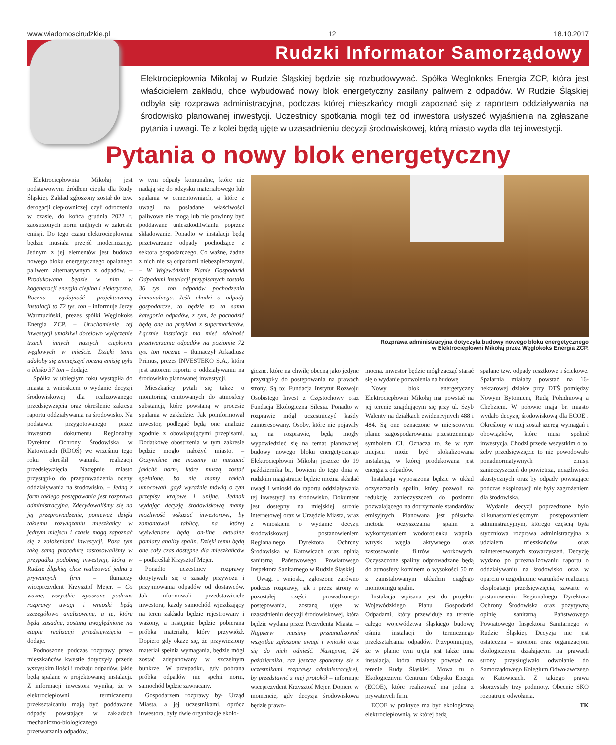www.wiadomoscirudzkie.pl 12 18.10.2017
Rudzki Informator Samorządowy
Elektrociepłownia Mikołaj w Rudzie Śląskiej będzie się rozbudowywać. Spółka Weglokoks Energia ZCP, która jest właścicielem zakładu, chce wybudować nowy blok energetyczny zasilany paliwem z odpadów. W Rudzie Śląskiej odbyła się rozprawa administracyjna, podczas której mieszkańcy mogli zapoznać się z raportem oddziaływania na środowisko planowanej inwestycji. Uczestnicy spotkania mogli też od inwestora usłyszeć wyjaśnienia na zgłaszane pytania i uwagi. Te z kolei będą ujęte w uzasadnieniu decyzji środowiskowej, którą miasto wyda dla tej inwestycji.
Pytania o nowy blok energetyczny
Elektrociepłownia Mikołaj jest podstawowym źródłem ciepła dla Rudy Śląskiej. Zakład zgłoszony został do tzw. derogacji ciepłowniczej, czyli odroczenia w czasie, do końca grudnia 2022 r. zaostrzonych norm unijnych w zakresie emisji. Do tego czasu elektrociepłownia będzie musiała przejść modernizację. Jednym z jej elementów jest budowa nowego bloku energetycznego opalanego paliwem alternatywnym z odpadów. – Produkowana będzie w nim w kogeneracji energia cieplna i elektryczna. Roczna wydajność projektowanej instalacji to 72 tys. ton – informuje Jerzy Warmuziński, prezes spółki Węglokoks Energia ZCP. – Uruchomienie tej inwestycji umożliwi docelowo wyłączenie trzech innych naszych ciepłowni węglowych w mieście. Dzięki temu udałoby się zmniejszyć roczną emisję pyłu o blisko 37 ton – dodaje.
Spółka w ubiegłym roku wystąpiła do miasta z wnioskiem o wydanie decyzji środowiskowej dla realizowanego przedsięwzięcia oraz określenie zakresu raportu oddziaływania na środowisko. Na podstawie przygotowanego przez inwestora dokumentu Regionalny Dyrektor Ochrony Środowiska w Katowicach (RDOŚ) we wrześniu tego roku określił warunki realizacji przedsięwzięcia. Następnie miasto przystąpiło do przeprowadzenia oceny oddziaływania na środowisko. – Jedną z form takiego postępowania jest rozprawa administracyjna. Zdecydowaliśmy się na jej przeprowadzenie, ponieważ dzięki takiemu rozwiązaniu mieszkańcy w jednym miejscu i czasie mogą zapoznać się z założeniami inwestycji. Poza tym taką samą procedurę zastosowaliśmy w przypadku podobnej inwestycji, którą w Rudzie Śląskiej chce realizować jedna z prywatnych firm – tłumaczy wiceprezydent Krzysztof Mejer. – Co ważne, wszystkie zgłoszone podczas rozprawy uwagi i wnioski będą szczegółowo analizowane, a te, które będą zasadne, zostaną uwzględnione na etapie realizacji przedsięwzięcia – dodaje.
Podnoszone podczas rozprawy przez mieszkańców kwestie dotyczyły przede wszystkim ilości i rodzaju odpadów, jakie będą spalane w projektowanej instalacji. Z informacji inwestora wynika, że w elektrociepłowni termicznemu przekształcaniu mają być poddawane odpady powstające w zakładach mechaniczno-biologicznego przetwarzania odpadów,
w tym odpady komunalne, które nie nadają się do odzysku materiałowego lub spalania w cementowniach, a które z uwagi na posiadane właściwości paliwowe nie mogą lub nie powinny być poddawane unieszkodliwianiu poprzez składowanie. Ponadto w instalacji będą przetwarzane odpady pochodzące z sektora gospodarczego. Co ważne, żadne z nich nie są odpadami niebezpiecznymi. – W Wojewódzkim Planie Gospodarki Odpadami instalacji przypisanych zostało 36 tys. ton odpadów pochodzenia komunalnego. Jeśli chodzi o odpady gospodarcze, to będzie to ta sama kategoria odpadów, z tym, że pochodzić będą one na przykład z supermarketów. Łącznie instalacja ma mieć zdolność przetwarzania odpadów na poziomie 72 tys. ton rocznie – tłumaczył Arkadiusz Primus, prezes INVESTEKO S.A., która jest autorem raportu o oddziaływaniu na środowisko planowanej inwestycji.
Mieszkańcy pytali się także o monitoring emitowanych do atmosfery substancji, które powstaną w procesie spalania w zakładzie. Jak poinformował inwestor, podlegać będą one analizie zgodnie z obowiązującymi przepisami. Dodatkowe obostrzenia w tym zakresie będzie mogło nałożyć miasto. – Oczywiście nie możemy tu narzucić jakichś norm, które muszą zostać spełnione, bo nie mamy takich umocowań, gdyż wyraźnie mówią o tym przepisy krajowe i unijne. Jednak wydając decyzję środowiskową mamy możliwość wskazać inwestorowi, by zamontował tablicę, na której wyświetlane będą on-line aktualne pomiary analizy spalin. Dzięki temu będą one cały czas dostępne dla mieszkańców – podkreślał Krzysztof Mejer.
Ponadto uczestnicy rozprawy dopytywali się o zasady przywozu i przyjmowania odpadów od dostawców. Jak informowali przedstawiciele inwestora, każdy samochód wjeżdżający na teren zakładu będzie rejestrowany i ważony, a następnie będzie pobierana próbka materiału, który przywiózł. Dopiero gdy okaże się, że przywieziony materiał spełnia wymagania, będzie mógł zostać zdeponowany w szczelnym bunkrze. W przypadku, gdy pobrana próbka odpadów nie spełni norm, samochód będzie zawracany.
Gospodarzem rozprawy był Urząd Miasta, a jej uczestnikami, oprócz inwestora, były dwie organizacje ekolo-
Rozprawa administracyjna dotyczyła budowy nowego bloku energetycznego
w Elektrociepłowni Mikołaj przez Węglokoks Energia ZCP.
giczne, które na chwilę obecną jako jedyne przystąpiły do postępowania na prawach strony. Są to: Fundacja Instytut Rozwoju Osobistego Invest z Częstochowy oraz Fundacja Ekologiczna Silesia. Ponadto w rozprawie mógł uczestniczyć każdy zainteresowany. Osoby, które nie pojawiły się na rozprawie, będą mogły wypowiedzieć się na temat planowanej budowy nowego bloku energetycznego Elektrociepłowni Mikołaj jeszcze do 19 października br., bowiem do tego dnia w rudzkim magistracie będzie można składać uwagi i wnioski do raportu oddziaływania tej inwestycji na środowisko. Dokument jest dostępny na miejskiej stronie internetowej oraz w Urzędzie Miasta, wraz z wnioskiem o wydanie decyzji środowiskowej, postanowieniem Regionalnego Dyrektora Ochrony Środowiska w Katowicach oraz opinią sanitarną Państwowego Powiatowego Inspektora Sanitarnego w Rudzie Śląskiej.
Uwagi i wnioski, zgłoszone zarówno podczas rozprawy, jak i przez strony w pozostałej części prowadzonego postępowania, zostaną ujęte w uzasadnieniu decyzji środowiskowej, która będzie wydana przez Prezydenta Miasta. – Najpierw musimy przeanalizować wszystkie zgłoszone uwagi i wnioski oraz się do nich odnieść. Następnie, 24 października, raz jeszcze spotkamy się z uczestnikami rozprawy administracyjnej, by przedstawić z niej protokół – informuje wiceprezydent Krzysztof Mejer. Dopiero w momencie, gdy decyzja środowiskowa będzie prawo-
mocna, inwestor będzie mógł zacząć starać się o wydanie pozwolenia na budowę.
Nowy blok energetyczny Elektrociepłowni Mikołaj ma powstać na jej terenie znajdującym się przy ul. Szyb Walenty na działkach ewidencyjnych 488 i 484. Są one oznaczone w miejscowym planie zagospodarowania przestrzennego symbolem C1. Oznacza to, że w tym miejscu może być zlokalizowana instalacja, w której produkowana jest energia z odpadów.
Instalacja wyposażona będzie w układ oczyszczania spalin, który pozwoli na redukcję zanieczyszczeń do poziomu pozwalającego na dotrzymanie standardów emisyjnych. Planowana jest półsucha metoda oczyszczania spalin z wykorzystaniem wodorotlenku wapnia, wtrysk węgla aktywnego oraz zastosowanie filtrów workowych. Oczyszczone spaliny odprowadzane będą do atmosfery kominem o wysokości 50 m z zainstalowanym układem ciągłego monitoringu spalin.
Instalacja wpisana jest do projektu Wojewódzkiego Planu Gospodarki Odpadami, który przewiduje na terenie całego województwa śląskiego budowę ośmiu instalacji do termicznego przekształcania odpadów. Przypomnijmy, że w planie tym ujęta jest także inna instalacja, która miałaby powstać na terenie Rudy Śląskiej. Mowa tu o Ekologicznym Centrum Odzysku Energii (ECOE), które realizować ma jedna z prywatnych firm.
ECOE w praktyce ma być ekologiczną elektrociepłownią, w której będą
spalane tzw. odpady resztkowe i ściekowe. Spalarnia miałaby powstać na 16-hektarowej działce przy DTŚ pomiędzy Nowym Bytomiem, Rudą Południową a Chebziem. W połowie maja br. miasto wydało decyzję środowiskową dla ECOE . Określony w niej został szereg wymagań i obowiązków, które musi spełnić inwestycja. Chodzi przede wszystkim o to, żeby przedsięwzięcie to nie powodowało ponadnormatywnych emisji zanieczyszczeń do powietrza, uciążliwości akustycznych oraz by odpady powstające podczas eksploatacji nie były zagrożeniem dla środowiska.
Wydanie decyzji poprzedzone było kilkunastomiesięcznym postępowaniem administracyjnym, którego częścią była styczniowa rozprawa administracyjna z udziałem mieszkańców oraz zainteresowanych stowarzyszeń. Decyzję wydano po przeanalizowaniu raportu o oddziaływaniu na środowisko oraz w oparciu o uzgodnienie warunków realizacji eksploatacji przedsięwzięcia, zawarte w postanowieniu Regionalnego Dyrektora Ochrony Środowiska oraz pozytywną opinię sanitarną Państwowego Powiatowego Inspektora Sanitarnego w Rudzie Śląskiej. Decyzja nie jest ostateczna – stronom oraz organizacjom ekologicznym działającym na prawach strony przysługiwało odwołanie do Samorządowego Kolegium Odwoławczego w Katowicach. Z takiego prawa skorzystały trzy podmioty. Obecnie SKO rozpatruje odwołania.
TK